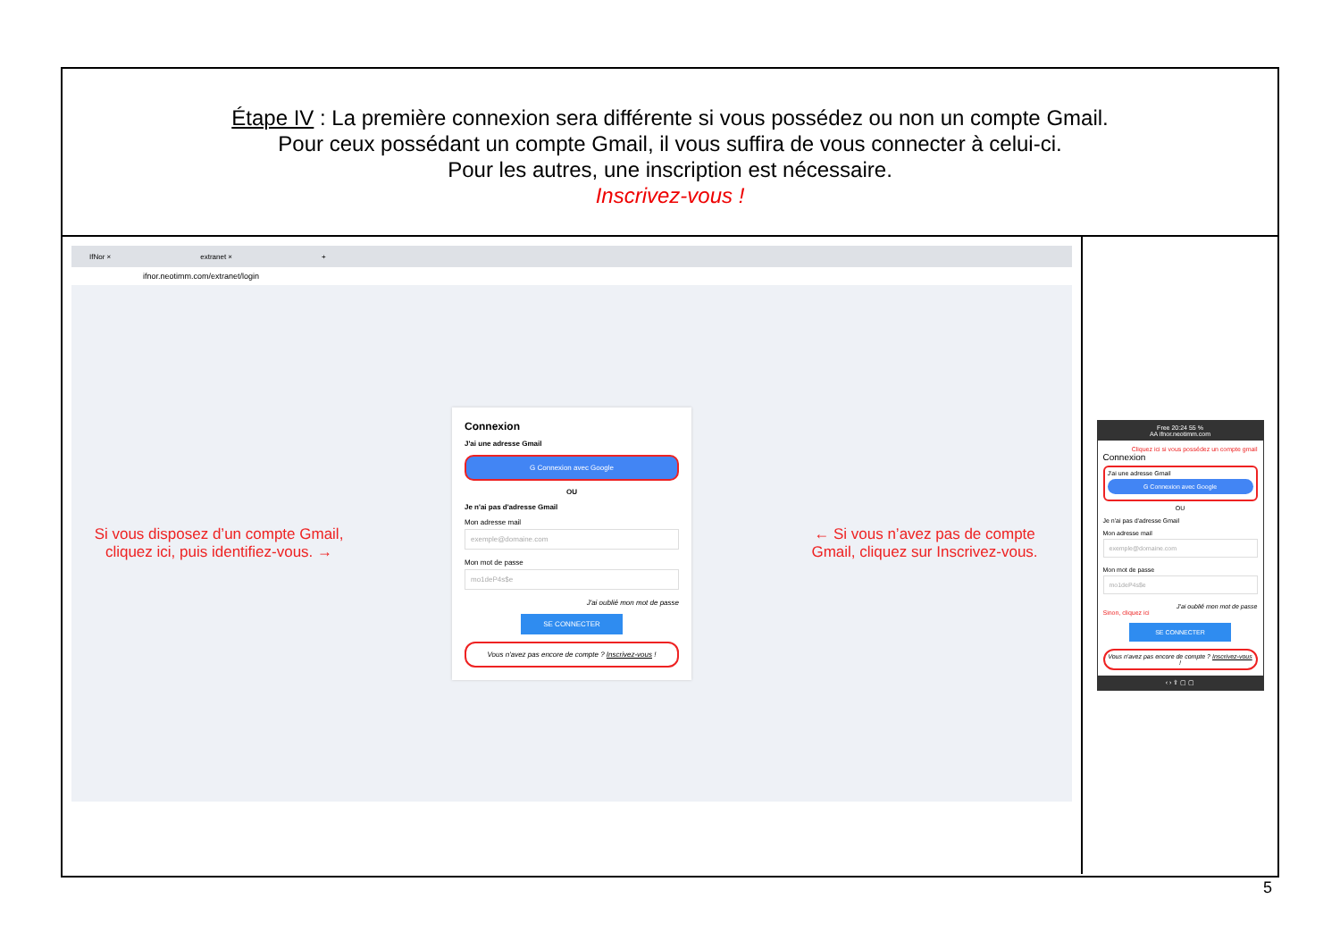Étape IV : La première connexion sera différente si vous possédez ou non un compte Gmail.
Pour ceux possédant un compte Gmail, il vous suffira de vous connecter à celui-ci.
Pour les autres, une inscription est nécessaire.
Inscrivez-vous !
IfNor × extranet × +
ifnor.neotimm.com/extranet/login
Si vous disposez d’un compte Gmail, cliquez ici, puis identifiez-vous. →
Connexion
J'ai une adresse Gmail
G Connexion avec Google
OU
Je n'ai pas d'adresse Gmail
Mon adresse mail
exemple@domaine.com
Mon mot de passe
mo1deP4s$e
J'ai oublié mon mot de passe
SE CONNECTER
Vous n'avez pas encore de compte ? Inscrivez-vous !
← Si vous n’avez pas de compte Gmail, cliquez sur Inscrivez-vous.
Free 20:24 55 %
AA ifnor.neotimm.com
Cliquez ici si vous possédez un compte gmail
Connexion
J'ai une adresse Gmail
G Connexion avec Google
OU
Je n'ai pas d'adresse Gmail
Mon adresse mail
exemple@domaine.com
Mon mot de passe
mo1deP4s$e
J'ai oublié mon mot de passe
Sinon, cliquez ici
SE CONNECTER
Vous n'avez pas encore de compte ? Inscrivez-vous !
‹ › ⇪ ▢ ▢
5